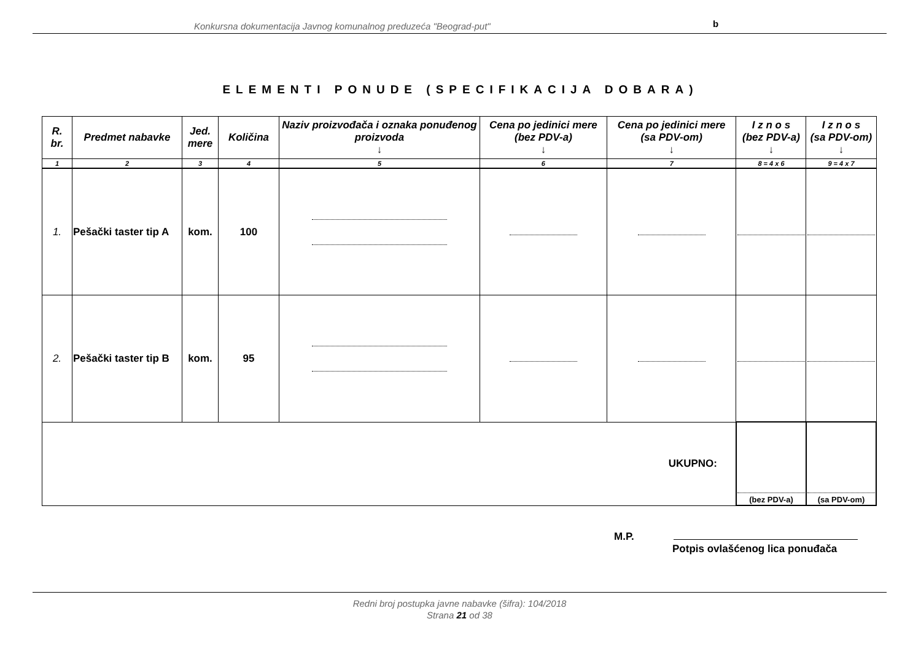Konkursna dokumentacija Javnog komunalnog preduzeća "Beograd-put" b
ELEMENTI PONUDE (SPECIFIKACIJA DOBARA)
| R. br. | Predmet nabavke | Jed. mere | Količina | Naziv proizvođača i oznaka ponuđenog proizvoda ↓ | Cena po jedinici mere (bez PDV-a) ↓ | Cena po jedinici mere (sa PDV-om) ↓ | I z n o s (bez PDV-a) ↓ | I z n o s (sa PDV-om) ↓ |
| --- | --- | --- | --- | --- | --- | --- | --- | --- |
| 1 | 2 | 3 | 4 | 5 | 6 | 7 | 8 = 4 x 6 | 9 = 4 x 7 |
| 1. | Pešački taster tip A | kom. | 100 | | | | | |
| 2. | Pešački taster tip B | kom. | 95 | | | | | |
| UKUPNO: | | | | | | | (bez PDV-a) | (sa PDV-om) |
M.P.
Potpis ovlašćenog lica ponuđača
Redni broj postupka javne nabavke (šifra): 104/2018
Strana 21 od 38